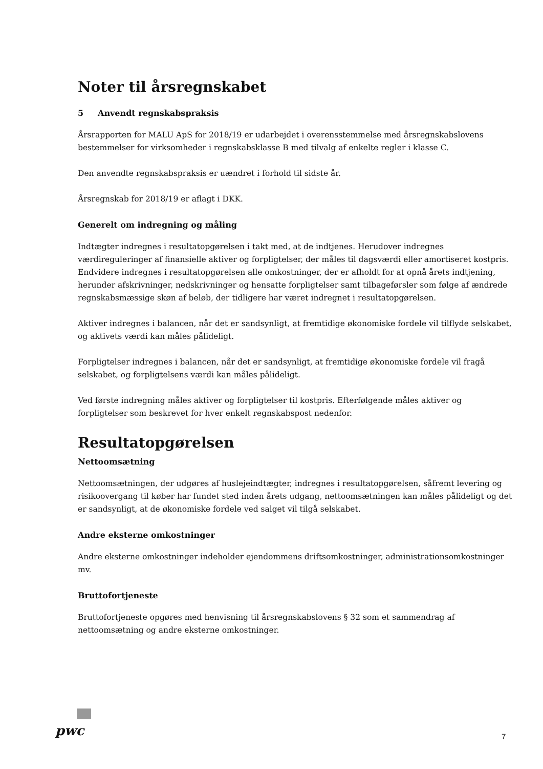Noter til årsregnskabet
5 Anvendt regnskabspraksis
Årsrapporten for MALU ApS for 2018/19 er udarbejdet i overensstemmelse med årsregnskabslovens bestemmelser for virksomheder i regnskabsklasse B med tilvalg af enkelte regler i klasse C.
Den anvendte regnskabspraksis er uændret i forhold til sidste år.
Årsregnskab for 2018/19 er aflagt i DKK.
Generelt om indregning og måling
Indtægter indregnes i resultatopgørelsen i takt med, at de indtjenes. Herudover indregnes værdireguleringer af finansielle aktiver og forpligtelser, der måles til dagsværdi eller amortiseret kostpris. Endvidere indregnes i resultatopgørelsen alle omkostninger, der er afholdt for at opnå årets indtjening, herunder afskrivninger, nedskrivninger og hensatte forpligtelser samt tilbageførsler som følge af ændrede regnskabsmæssige skøn af beløb, der tidligere har været indregnet i resultatopgørelsen.
Aktiver indregnes i balancen, når det er sandsynligt, at fremtidige økonomiske fordele vil tilflyde selskabet, og aktivets værdi kan måles pålideligt.
Forpligtelser indregnes i balancen, når det er sandsynligt, at fremtidige økonomiske fordele vil fragå selskabet, og forpligtelsens værdi kan måles pålideligt.
Ved første indregning måles aktiver og forpligtelser til kostpris. Efterfølgende måles aktiver og forpligtelser som beskrevet for hver enkelt regnskabspost nedenfor.
Resultatopgørelsen
Nettoomsætning
Nettoomsætningen, der udgøres af huslejeindtægter, indregnes i resultatopgørelsen, såfremt levering og risikoovergang til køber har fundet sted inden årets udgang, nettoomsætningen kan måles pålideligt og det er sandsynligt, at de økonomiske fordele ved salget vil tilgå selskabet.
Andre eksterne omkostninger
Andre eksterne omkostninger indeholder ejendommens driftsomkostninger, administrationsomkostninger mv.
Bruttofortjeneste
Bruttofortjeneste opgøres med henvisning til årsregnskabslovens § 32 som et sammendrag af nettoomsætning og andre eksterne omkostninger.
pwc 7